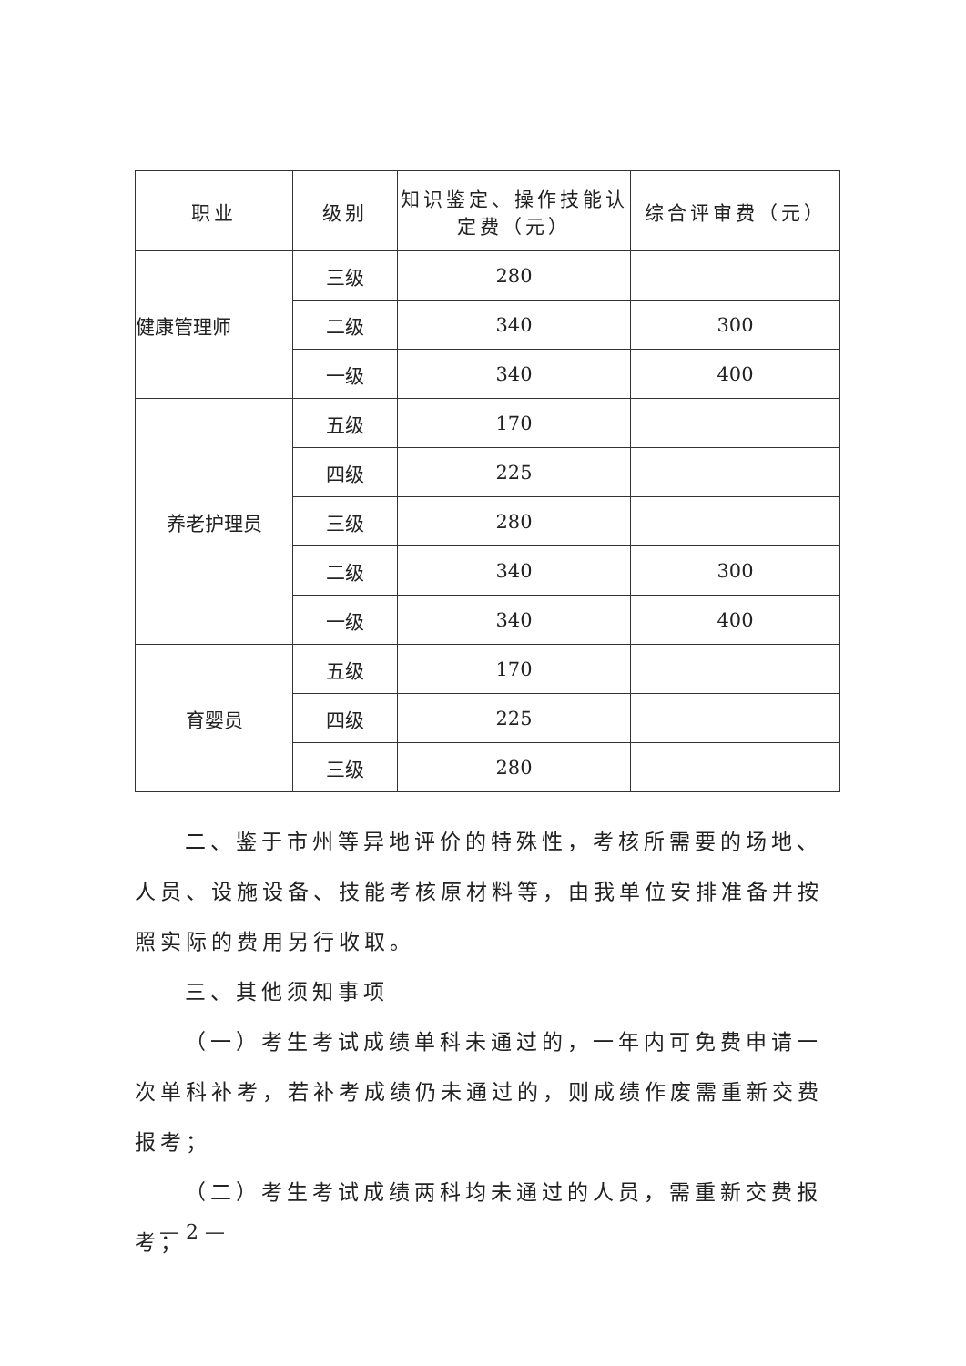| 职业 | 级别 | 知识鉴定、操作技能认定费（元） | 综合评审费（元） |
| --- | --- | --- | --- |
| 健康管理师 | 三级 | 280 | |
| | 二级 | 340 | 300 |
| | 一级 | 340 | 400 |
| 养老护理员 | 五级 | 170 | |
| | 四级 | 225 | |
| | 三级 | 280 | |
| | 二级 | 340 | 300 |
| | 一级 | 340 | 400 |
| 育婴员 | 五级 | 170 | |
| | 四级 | 225 | |
| | 三级 | 280 | |
二、鉴于市州等异地评价的特殊性，考核所需要的场地、人员、设施设备、技能考核原材料等，由我单位安排准备并按照实际的费用另行收取。
三、其他须知事项
（一）考生考试成绩单科未通过的，一年内可免费申请一次单科补考，若补考成绩仍未通过的，则成绩作废需重新交费报考；
（二）考生考试成绩两科均未通过的人员，需重新交费报考；
— 2 —